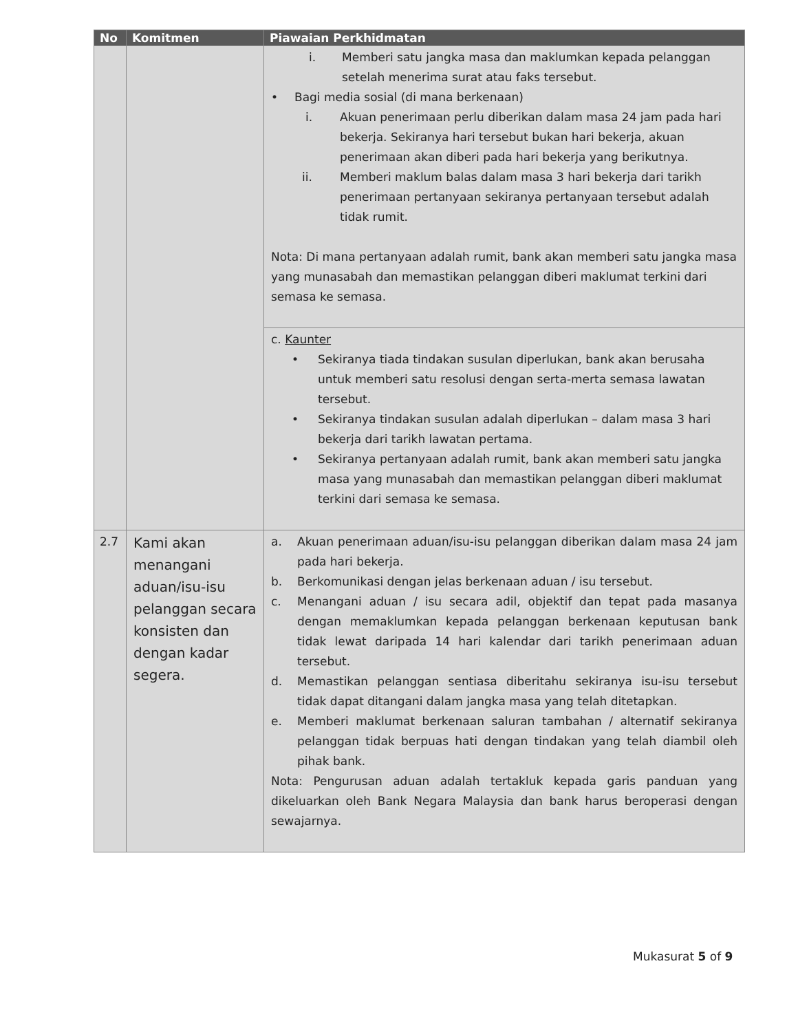| No | Komitmen | Piawaian Perkhidmatan |
| --- | --- | --- |
| | | i. Memberi satu jangka masa dan maklumkan kepada pelanggan setelah menerima surat atau faks tersebut. • Bagi media sosial (di mana berkenaan) i. Akuan penerimaan perlu diberikan dalam masa 24 jam pada hari bekerja. Sekiranya hari tersebut bukan hari bekerja, akuan penerimaan akan diberi pada hari bekerja yang berikutnya. ii. Memberi maklum balas dalam masa 3 hari bekerja dari tarikh penerimaan pertanyaan sekiranya pertanyaan tersebut adalah tidak rumit. Nota: Di mana pertanyaan adalah rumit, bank akan memberi satu jangka masa yang munasabah dan memastikan pelanggan diberi maklumat terkini dari semasa ke semasa. |
| | | c. Kaunter • Sekiranya tiada tindakan susulan diperlukan, bank akan berusaha untuk memberi satu resolusi dengan serta-merta semasa lawatan tersebut. • Sekiranya tindakan susulan adalah diperlukan – dalam masa 3 hari bekerja dari tarikh lawatan pertama. • Sekiranya pertanyaan adalah rumit, bank akan memberi satu jangka masa yang munasabah dan memastikan pelanggan diberi maklumat terkini dari semasa ke semasa. |
| 2.7 | Kami akan menangani aduan/isu-isu pelanggan secara konsisten dan dengan kadar segera. | a. Akuan penerimaan aduan/isu-isu pelanggan diberikan dalam masa 24 jam pada hari bekerja. b. Berkomunikasi dengan jelas berkenaan aduan / isu tersebut. c. Menangani aduan / isu secara adil, objektif dan tepat pada masanya dengan memaklumkan kepada pelanggan berkenaan keputusan bank tidak lewat daripada 14 hari kalendar dari tarikh penerimaan aduan tersebut. d. Memastikan pelanggan sentiasa diberitahu sekiranya isu-isu tersebut tidak dapat ditangani dalam jangka masa yang telah ditetapkan. e. Memberi maklumat berkenaan saluran tambahan / alternatif sekiranya pelanggan tidak berpuas hati dengan tindakan yang telah diambil oleh pihak bank. Nota: Pengurusan aduan adalah tertakluk kepada garis panduan yang dikeluarkan oleh Bank Negara Malaysia dan bank harus beroperasi dengan sewajarnya. |
Mukasurat 5 of 9